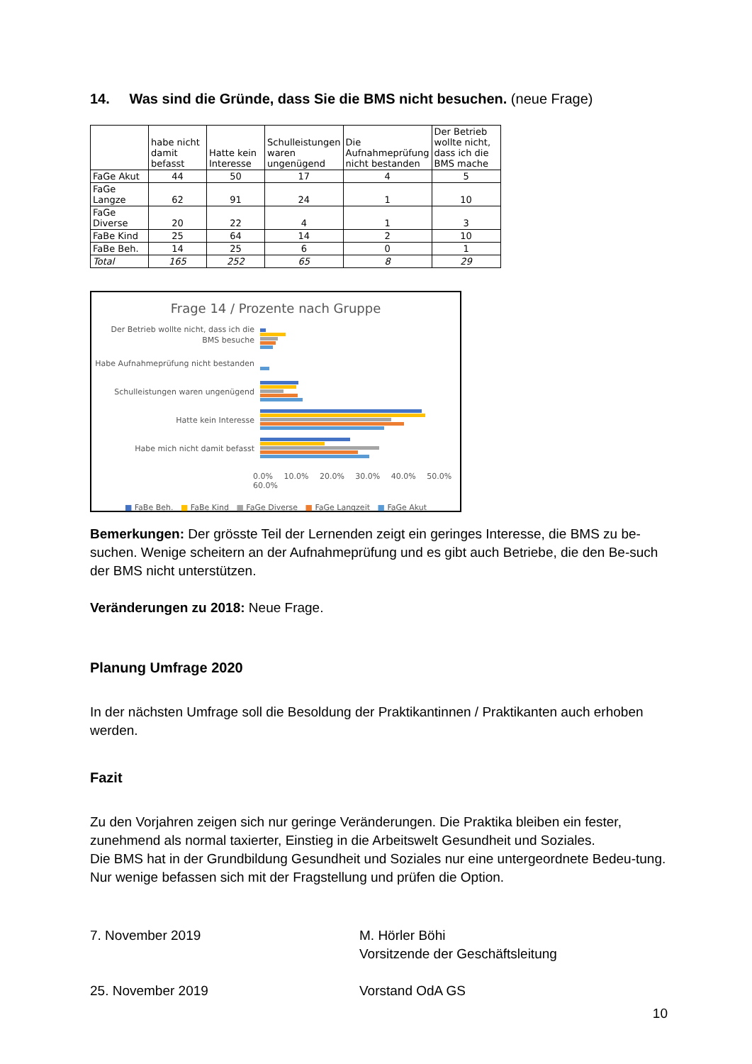14. Was sind die Gründe, dass Sie die BMS nicht besuchen. (neue Frage)
| | habe nicht damit befasst | Hatte kein Interesse | Schulleistungen waren ungenügend | Die Aufnahmeprüfung nicht bestanden | Der Betrieb wollte nicht, dass ich die BMS mache |
| --- | --- | --- | --- | --- | --- |
| FaGe Akut | 44 | 50 | 17 | 4 | 5 |
| FaGe Langze | 62 | 91 | 24 | 1 | 10 |
| FaGe Diverse | 20 | 22 | 4 | 1 | 3 |
| FaBe Kind | 25 | 64 | 14 | 2 | 10 |
| FaBe Beh. | 14 | 25 | 6 | 0 | 1 |
| Total | 165 | 252 | 65 | 8 | 29 |
Frage 14 / Prozente nach Gruppe
Der Betrieb wollte nicht, dass ich die BMS besuche
Habe Aufnahmeprüfung nicht bestanden
Schulleistungen waren ungenügend
Hatte kein Interesse
Habe mich nicht damit befasst
0.0% 10.0% 20.0% 30.0% 40.0% 50.0% 60.0%
■ FaBe Beh. ■ FaBe Kind ■ FaGe Diverse ■ FaGe Langzeit ■ FaGe Akut
Bemerkungen: Der grösste Teil der Lernenden zeigt ein geringes Interesse, die BMS zu be-suchen. Wenige scheitern an der Aufnahmeprüfung und es gibt auch Betriebe, die den Be-such der BMS nicht unterstützen.
Veränderungen zu 2018: Neue Frage.
Planung Umfrage 2020
In der nächsten Umfrage soll die Besoldung der Praktikantinnen / Praktikanten auch erhoben werden.
Fazit
Zu den Vorjahren zeigen sich nur geringe Veränderungen. Die Praktika bleiben ein fester, zunehmend als normal taxierter, Einstieg in die Arbeitswelt Gesundheit und Soziales.
Die BMS hat in der Grundbildung Gesundheit und Soziales nur eine untergeordnete Bedeu-tung. Nur wenige befassen sich mit der Fragstellung und prüfen die Option.
7. November 2019 M. Hörler Böhi
Vorsitzende der Geschäftsleitung
25. November 2019 Vorstand OdA GS
10